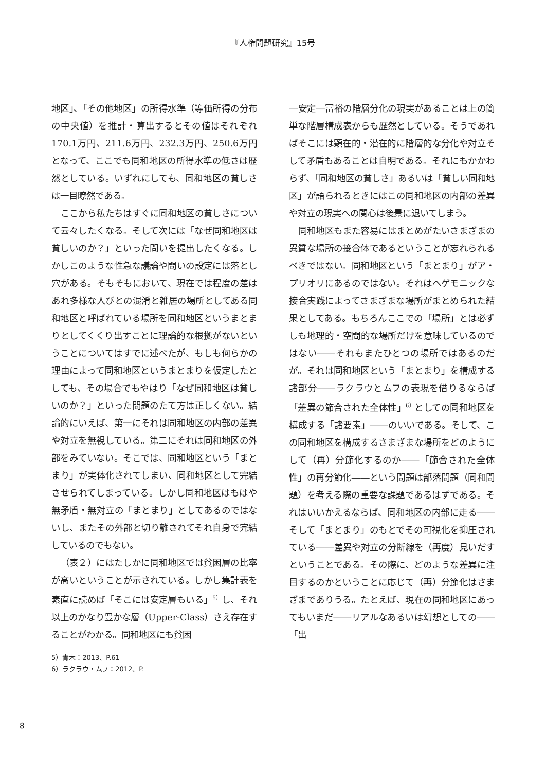『人権問題研究』15号
地区」、「その他地区」の所得水準（等価所得の分布の中央値）を推計・算出するとその値はそれぞれ170.1万円、211.6万円、232.3万円、250.6万円となって、ここでも同和地区の所得水準の低さは歴然としている。いずれにしても、同和地区の貧しさは一目瞭然である。
ここから私たちはすぐに同和地区の貧しさについて云々したくなる。そして次には「なぜ同和地区は貧しいのか？」といった問いを提出したくなる。しかしこのような性急な議論や問いの設定には落とし穴がある。そもそもにおいて、現在では程度の差はあれ多様な人びとの混淆と雑居の場所としてある同和地区と呼ばれている場所を同和地区というまとまりとしてくくり出すことに理論的な根拠がないということについてはすでに述べたが、もしも何らかの理由によって同和地区というまとまりを仮定したとしても、その場合でもやはり「なぜ同和地区は貧しいのか？」といった問題のたて方は正しくない。結論的にいえば、第一にそれは同和地区の内部の差異や対立を無視している。第二にそれは同和地区の外部をみていない。そこでは、同和地区という「まとまり」が実体化されてしまい、同和地区として完結させられてしまっている。しかし同和地区はもはや無矛盾・無対立の「まとまり」としてあるのではないし、またその外部と切り離されてそれ自身で完結しているのでもない。
（表２）にはたしかに同和地区では貧困層の比率が高いということが示されている。しかし集計表を素直に読めば「そこには安定層もいる」<sup>5）</sup>し、それ以上のかなり豊かな層（Upper-Class）さえ存在することがわかる。同和地区にも貧困
―安定―富裕の階層分化の現実があることは上の簡単な階層構成表からも歴然としている。そうであればそこには顕在的・潜在的に階層的な分化や対立そして矛盾もあることは自明である。それにもかかわらず、「同和地区の貧しさ」あるいは「貧しい同和地区」が語られるときにはこの同和地区の内部の差異や対立の現実への関心は後景に退いてしまう。
同和地区もまた容易にはまとめがたいさまざまの異質な場所の接合体であるということが忘れられるべきではない。同和地区という「まとまり」がア・プリオリにあるのではない。それはヘゲモニックな接合実践によってさまざまな場所がまとめられた結果としてある。もちろんここでの「場所」とは必ずしも地理的・空間的な場所だけを意味しているのではない――それもまたひとつの場所ではあるのだが。それは同和地区という「まとまり」を構成する諸部分――ラクラウとムフの表現を借りるならば「差異の節合された全体性」<sup>6）</sup>としての同和地区を構成する「諸要素」――のいいである。そして、この同和地区を構成するさまざまな場所をどのようにして（再）分節化するのか――「節合された全体性」の再分節化――という問題は部落問題（同和問題）を考える際の重要な課題であるはずである。それはいいかえるならば、同和地区の内部に走る――そして「まとまり」のもとでその可視化を抑圧されている――差異や対立の分断線を（再度）見いだすということである。その際に、どのような差異に注目するのかということに応じて（再）分節化はさまざまでありうる。たとえば、現在の同和地区にあってもいまだ――リアルなあるいは幻想としての――「出
5）青木：2013、P.61
6）ラクラウ・ムフ：2012、P.
8